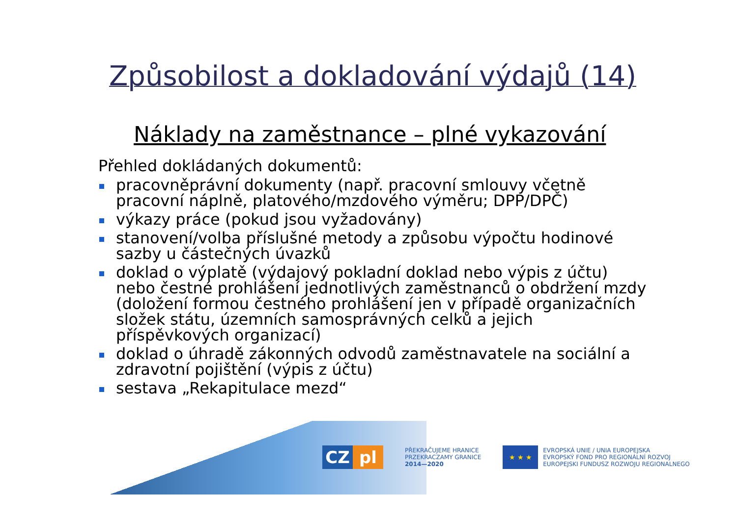Způsobilost a dokladování výdajů (14)
Náklady na zaměstnance – plné vykazování
Přehled dokládaných dokumentů:
pracovněprávní dokumenty (např. pracovní smlouvy včetně pracovní náplně, platového/mzdového výměru; DPP/DPČ)
výkazy práce (pokud jsou vyžadovány)
stanovení/volba příslušné metody a způsobu výpočtu hodinové sazby u částečných úvazků
doklad o výplatě (výdajový pokladní doklad nebo výpis z účtu) nebo čestné prohlášení jednotlivých zaměstnanců o obdržení mzdy (doložení formou čestného prohlášení jen v případě organizačních složek státu, územních samosprávných celků a jejich příspěvkových organizací)
doklad o úhradě zákonných odvodů zaměstnavatele na sociální a zdravotní pojištění (výpis z účtu)
sestava „Rekapitulace mezd“
CZ pl
PŘEKRAČUJEME HRANICE
PRZEKRACZAMY GRANICE
2014—2020
★ ★ ★
EVROPSKÁ UNIE / UNIA EUROPEJSKA
EVROPSKÝ FOND PRO REGIONÁLNÍ ROZVOJ
EUROPEJSKI FUNDUSZ ROZWOJU REGIONALNEGO